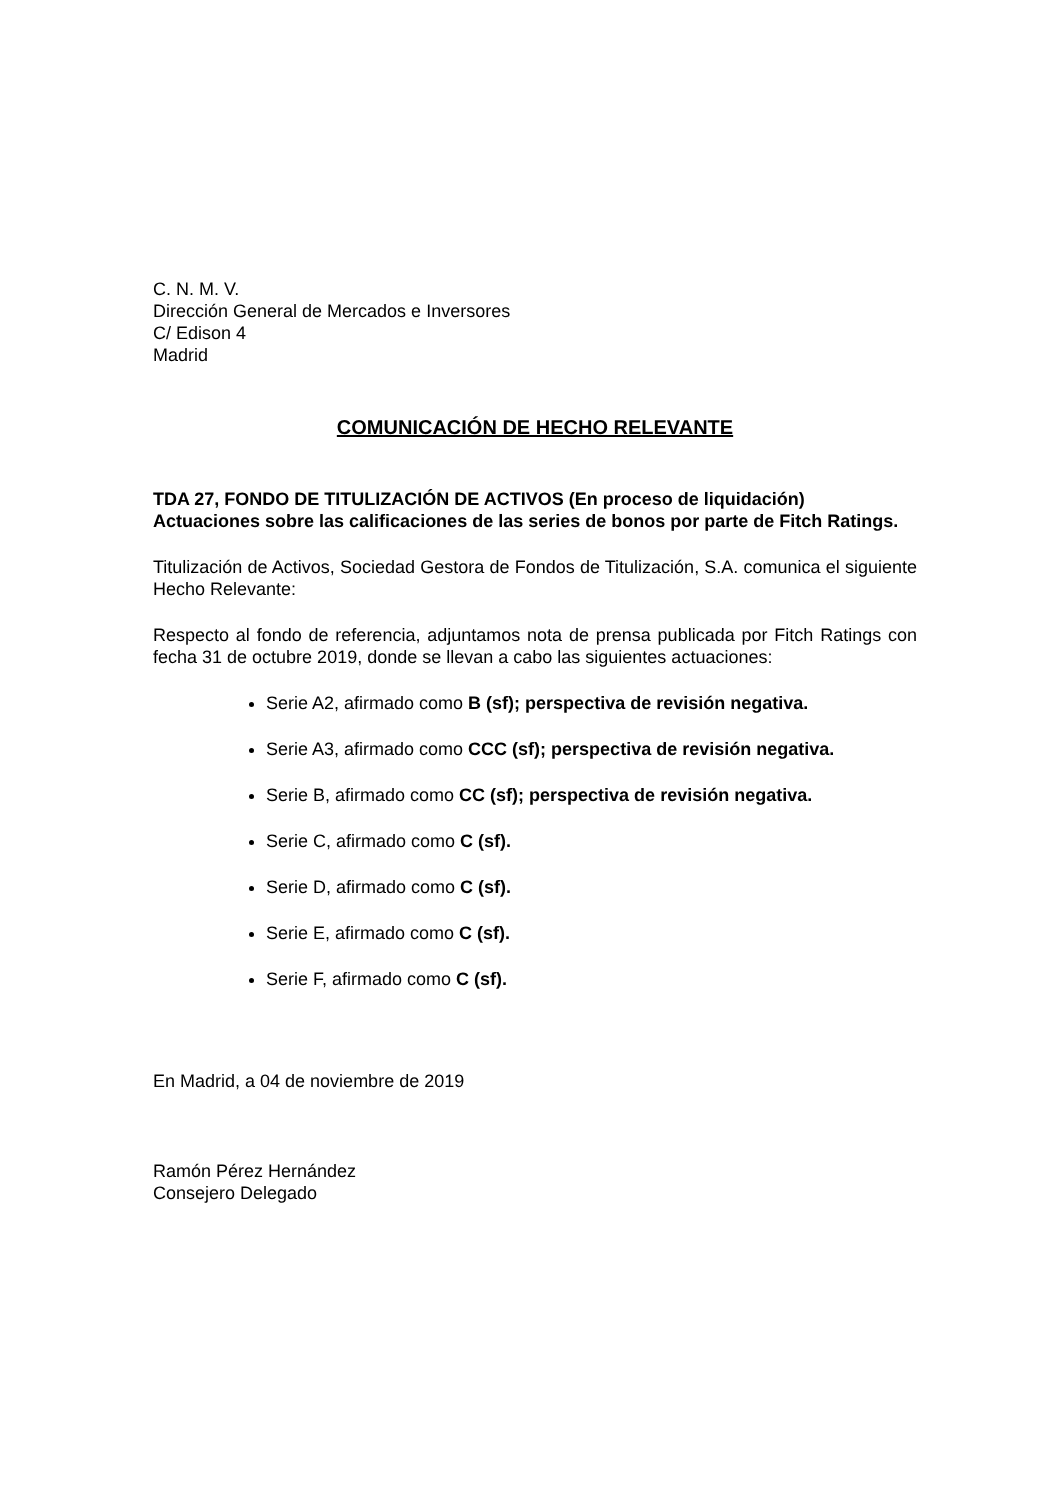C. N. M. V.
Dirección General de Mercados e Inversores
C/ Edison 4
Madrid
COMUNICACIÓN DE HECHO RELEVANTE
TDA 27, FONDO DE TITULIZACIÓN DE ACTIVOS (En proceso de liquidación)
Actuaciones sobre las calificaciones de las series de bonos por parte de Fitch Ratings.
Titulización de Activos, Sociedad Gestora de Fondos de Titulización, S.A. comunica el siguiente Hecho Relevante:
Respecto al fondo de referencia, adjuntamos nota de prensa publicada por Fitch Ratings con fecha 31 de octubre 2019, donde se llevan a cabo las siguientes actuaciones:
Serie A2, afirmado como B (sf); perspectiva de revisión negativa.
Serie A3, afirmado como CCC (sf); perspectiva de revisión negativa.
Serie B, afirmado como CC (sf); perspectiva de revisión negativa.
Serie C, afirmado como C (sf).
Serie D, afirmado como C (sf).
Serie E, afirmado como C (sf).
Serie F, afirmado como C (sf).
En Madrid, a 04 de noviembre de 2019
Ramón Pérez Hernández
Consejero Delegado